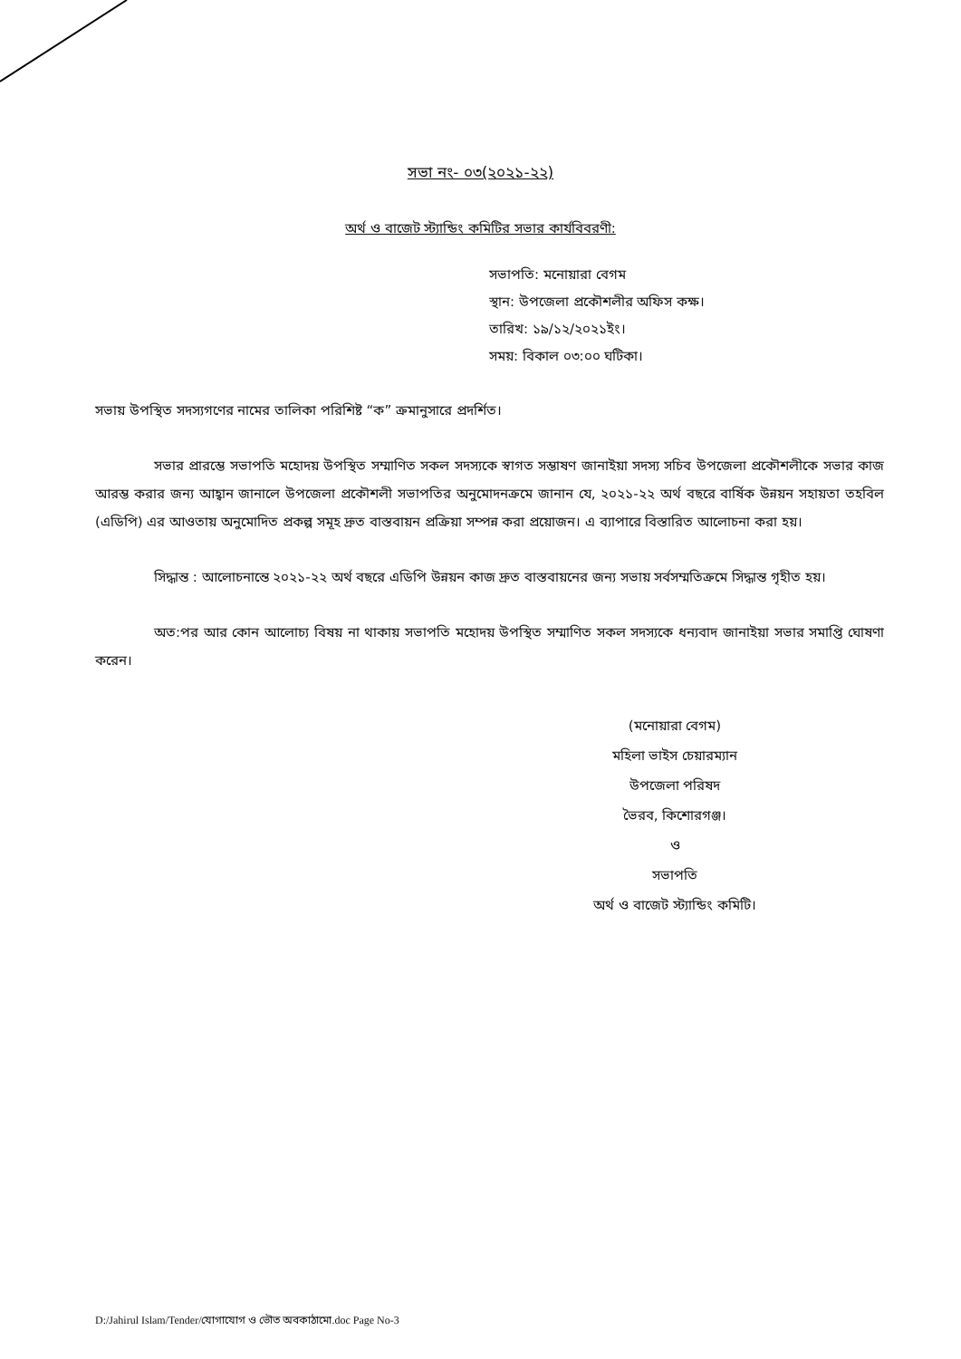সভা নং- ০৩(২০২১-২২)
অর্থ ও বাজেট স্ট্যান্ডিং কমিটির সভার কার্যবিবরণী:
সভাপতি: মনোয়ারা বেগম
স্থান: উপজেলা প্রকৌশলীর অফিস কক্ষ।
তারিখ: ১৯/১২/২০২১ইং।
সময়: বিকাল ০৩:০০ ঘটিকা।
সভায় উপস্থিত সদস্যগণের নামের তালিকা পরিশিষ্ট “ক” ক্রমানুসারে প্রদর্শিত।
সভার প্রারম্ভে সভাপতি মহোদয় উপস্থিত সম্মাণিত সকল সদস্যকে স্বাগত সম্ভাষণ জানাইয়া সদস্য সচিব উপজেলা প্রকৌশলীকে সভার কাজ আরম্ভ করার জন্য আহ্বান জানালে উপজেলা প্রকৌশলী সভাপতির অনুমোদনক্রমে জানান যে, ২০২১-২২ অর্থ বছরে বার্ষিক উন্নয়ন সহায়তা তহবিল (এডিপি) এর আওতায় অনুমোদিত প্রকল্প সমূহ দ্রুত বাস্তবায়ন প্রক্রিয়া সম্পন্ন করা প্রয়োজন। এ ব্যাপারে বিস্তারিত আলোচনা করা হয়।
সিদ্ধান্ত : আলোচনান্তে ২০২১-২২ অর্থ বছরে এডিপি উন্নয়ন কাজ দ্রুত বাস্তবায়নের জন্য সভায় সর্বসম্মতিক্রমে সিদ্ধান্ত গৃহীত হয়।
অত:পর আর কোন আলোচ্য বিষয় না থাকায় সভাপতি মহোদয় উপস্থিত সম্মাণিত সকল সদস্যকে ধন্যবাদ জানাইয়া সভার সমাপ্তি ঘোষণা করেন।
(মনোয়ারা বেগম)
মহিলা ভাইস চেয়ারম্যান
উপজেলা পরিষদ
ভৈরব, কিশোরগঞ্জ।
ও
সভাপতি
অর্থ ও বাজেট স্ট্যান্ডিং কমিটি।
D:/Jahirul Islam/Tender/যোগাযোগ ও ভৌত অবকাঠামো.doc Page No-3